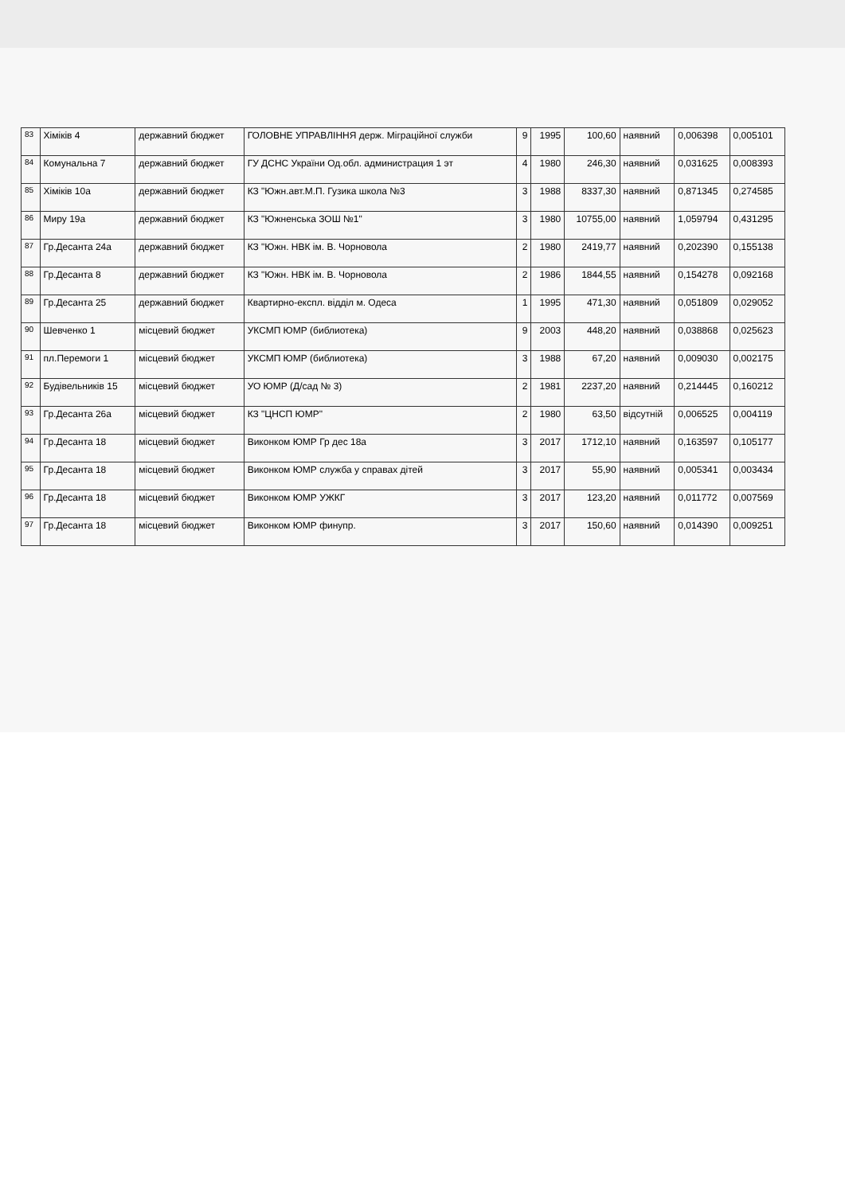| 83 | Хіміків 4 | державний бюджет | ГОЛОВНЕ УПРАВЛІННЯ держ. Міграційної служби | 9 | 1995 | 100,60 | наявний | 0,006398 | 0,005101 |
| 84 | Комунальна 7 | державний бюджет | ГУ ДСНС України Од.обл. администрация 1 эт | 4 | 1980 | 246,30 | наявний | 0,031625 | 0,008393 |
| 85 | Хіміків 10а | державний бюджет | КЗ "Южн.авт.М.П. Гузика школа №3 | 3 | 1988 | 8337,30 | наявний | 0,871345 | 0,274585 |
| 86 | Миру 19а | державний бюджет | КЗ "Южненська ЗОШ №1" | 3 | 1980 | 10755,00 | наявний | 1,059794 | 0,431295 |
| 87 | Гр.Десанта 24а | державний бюджет | КЗ "Южн. НВК ім. В. Чорновола | 2 | 1980 | 2419,77 | наявний | 0,202390 | 0,155138 |
| 88 | Гр.Десанта 8 | державний бюджет | КЗ "Южн. НВК ім. В. Чорновола | 2 | 1986 | 1844,55 | наявний | 0,154278 | 0,092168 |
| 89 | Гр.Десанта 25 | державний бюджет | Квартирно-експл. відділ м. Одеса | 1 | 1995 | 471,30 | наявний | 0,051809 | 0,029052 |
| 90 | Шевченко 1 | місцевий бюджет | УКСМП ЮМР (библиотека) | 9 | 2003 | 448,20 | наявний | 0,038868 | 0,025623 |
| 91 | пл.Перемоги 1 | місцевий бюджет | УКСМП ЮМР (библиотека) | 3 | 1988 | 67,20 | наявний | 0,009030 | 0,002175 |
| 92 | Будівельників 15 | місцевий бюджет | УО ЮМР (Д/сад № 3) | 2 | 1981 | 2237,20 | наявний | 0,214445 | 0,160212 |
| 93 | Гр.Десанта 26а | місцевий бюджет | КЗ "ЦНСП ЮМР" | 2 | 1980 | 63,50 | відсутній | 0,006525 | 0,004119 |
| 94 | Гр.Десанта 18 | місцевий бюджет | Виконком ЮМР Гр дес 18а | 3 | 2017 | 1712,10 | наявний | 0,163597 | 0,105177 |
| 95 | Гр.Десанта 18 | місцевий бюджет | Виконком ЮМР служба у справах дітей | 3 | 2017 | 55,90 | наявний | 0,005341 | 0,003434 |
| 96 | Гр.Десанта 18 | місцевий бюджет | Виконком ЮМР УЖКГ | 3 | 2017 | 123,20 | наявний | 0,011772 | 0,007569 |
| 97 | Гр.Десанта 18 | місцевий бюджет | Виконком ЮМР финупр. | 3 | 2017 | 150,60 | наявний | 0,014390 | 0,009251 |